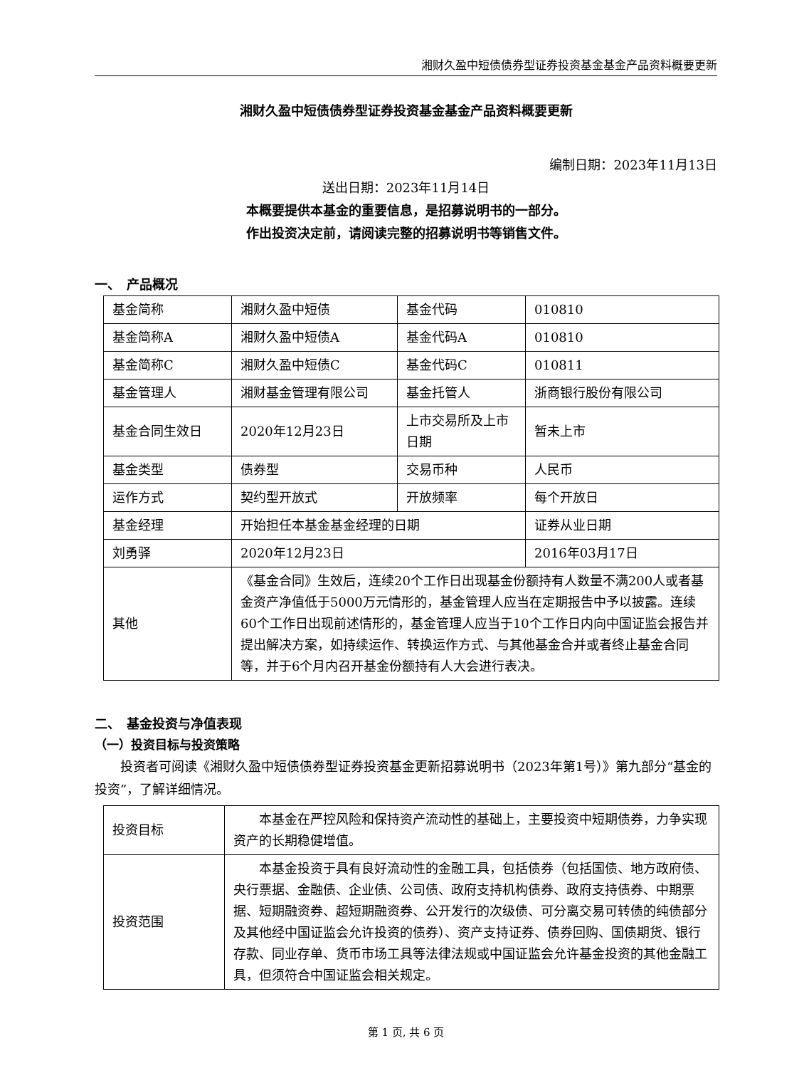湘财久盈中短债债券型证券投资基金基金产品资料概要更新
湘财久盈中短债债券型证券投资基金基金产品资料概要更新
编制日期：2023年11月13日
送出日期：2023年11月14日
本概要提供本基金的重要信息，是招募说明书的一部分。
作出投资决定前，请阅读完整的招募说明书等销售文件。
一、　产品概况
| 基金简称 | 湘财久盈中短债 | 基金代码 | 010810 |
| 基金简称A | 湘财久盈中短债A | 基金代码A | 010810 |
| 基金简称C | 湘财久盈中短债C | 基金代码C | 010811 |
| 基金管理人 | 湘财基金管理有限公司 | 基金托管人 | 浙商银行股份有限公司 |
| 基金合同生效日 | 2020年12月23日 | 上市交易所及上市日期 | 暂未上市 |
| 基金类型 | 债券型 | 交易币种 | 人民币 |
| 运作方式 | 契约型开放式 | 开放频率 | 每个开放日 |
| 基金经理 | 开始担任本基金基金经理的日期 | | 证券从业日期 |
| 刘勇驿 | 2020年12月23日 | | 2016年03月17日 |
| 其他 | 《基金合同》生效后，连续20个工作日出现基金份额持有人数量不满200人或者基金资产净值低于5000万元情形的，基金管理人应当在定期报告中予以披露。连续60个工作日出现前述情形的，基金管理人应当于10个工作日内向中国证监会报告并提出解决方案，如持续运作、转换运作方式、与其他基金合并或者终止基金合同等，并于6个月内召开基金份额持有人大会进行表决。 | | |
二、　基金投资与净值表现
（一）投资目标与投资策略
投资者可阅读《湘财久盈中短债债券型证券投资基金更新招募说明书（2023年第1号）》第九部分“基金的投资”，了解详细情况。
| 投资目标 | 本基金在严控风险和保持资产流动性的基础上，主要投资中短期债券，力争实现资产的长期稳健增值。 |
| 投资范围 | 本基金投资于具有良好流动性的金融工具，包括债券（包括国债、地方政府债、央行票据、金融债、企业债、公司债、政府支持机构债券、政府支持债券、中期票据、短期融资券、超短期融资券、公开发行的次级债、可分离交易可转债的纯债部分及其他经中国证监会允许投资的债券）、资产支持证券、债券回购、国债期货、银行存款、同业存单、货币市场工具等法律法规或中国证监会允许基金投资的其他金融工具，但须符合中国证监会相关规定。 |
第 1 页, 共 6 页